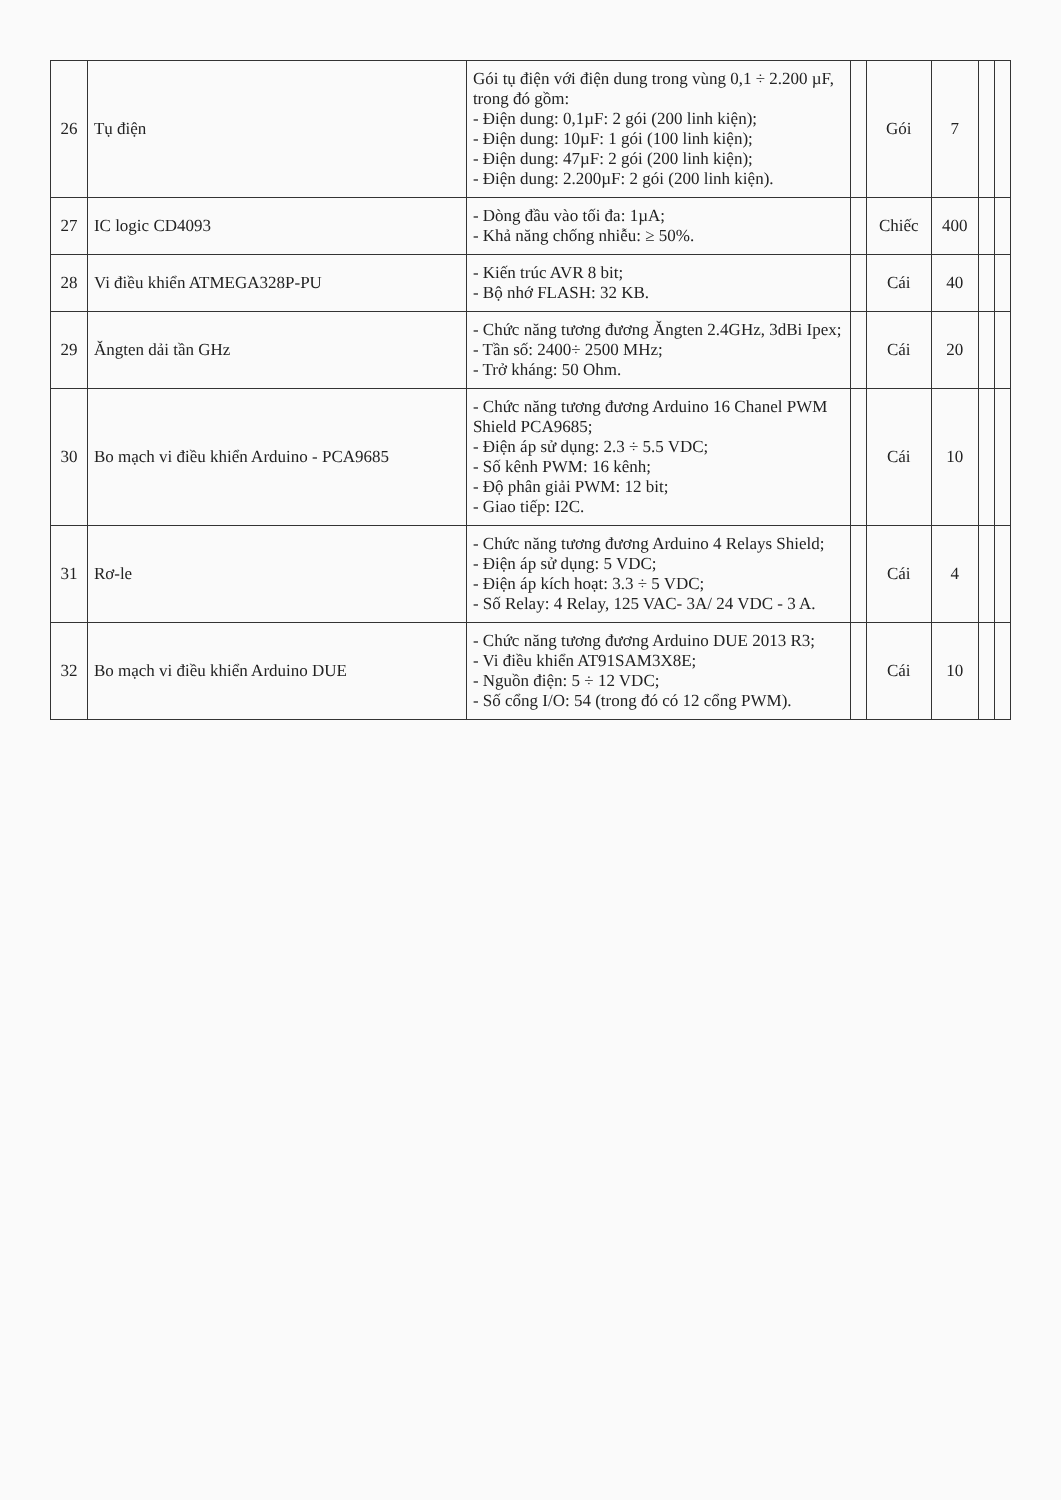| 26 | Tụ điện | Gói tụ điện với điện dung trong vùng 0,1 ÷ 2.200 µF, trong đó gồm: - Điện dung: 0,1µF: 2 gói (200 linh kiện); - Điện dung: 10µF: 1 gói (100 linh kiện); - Điện dung: 47µF: 2 gói (200 linh kiện); - Điện dung: 2.200µF: 2 gói (200 linh kiện). | | Gói | 7 | | |
| 27 | IC logic CD4093 | - Dòng đầu vào tối đa: 1µA; - Khả năng chống nhiễu: ≥ 50%. | | Chiếc | 400 | | |
| 28 | Vi điều khiển ATMEGA328P-PU | - Kiến trúc AVR 8 bit; - Bộ nhớ FLASH: 32 KB. | | Cái | 40 | | |
| 29 | Ăngten dải tần GHz | - Chức năng tương đương Ăngten 2.4GHz, 3dBi Ipex; - Tần số: 2400÷ 2500 MHz; - Trở kháng: 50 Ohm. | | Cái | 20 | | |
| 30 | Bo mạch vi điều khiển Arduino - PCA9685 | - Chức năng tương đương Arduino 16 Chanel PWM Shield PCA9685; - Điện áp sử dụng: 2.3 ÷ 5.5 VDC; - Số kênh PWM: 16 kênh; - Độ phân giải PWM: 12 bit; - Giao tiếp: I2C. | | Cái | 10 | | |
| 31 | Rơ-le | - Chức năng tương đương Arduino 4 Relays Shield; - Điện áp sử dụng: 5 VDC; - Điện áp kích hoạt: 3.3 ÷ 5 VDC; - Số Relay: 4 Relay, 125 VAC- 3A/ 24 VDC - 3 A. | | Cái | 4 | | |
| 32 | Bo mạch vi điều khiển Arduino DUE | - Chức năng tương đương Arduino DUE 2013 R3; - Vi điều khiển AT91SAM3X8E; - Nguồn điện: 5 ÷ 12 VDC; - Số cổng I/O: 54 (trong đó có 12 cổng PWM). | | Cái | 10 | | |